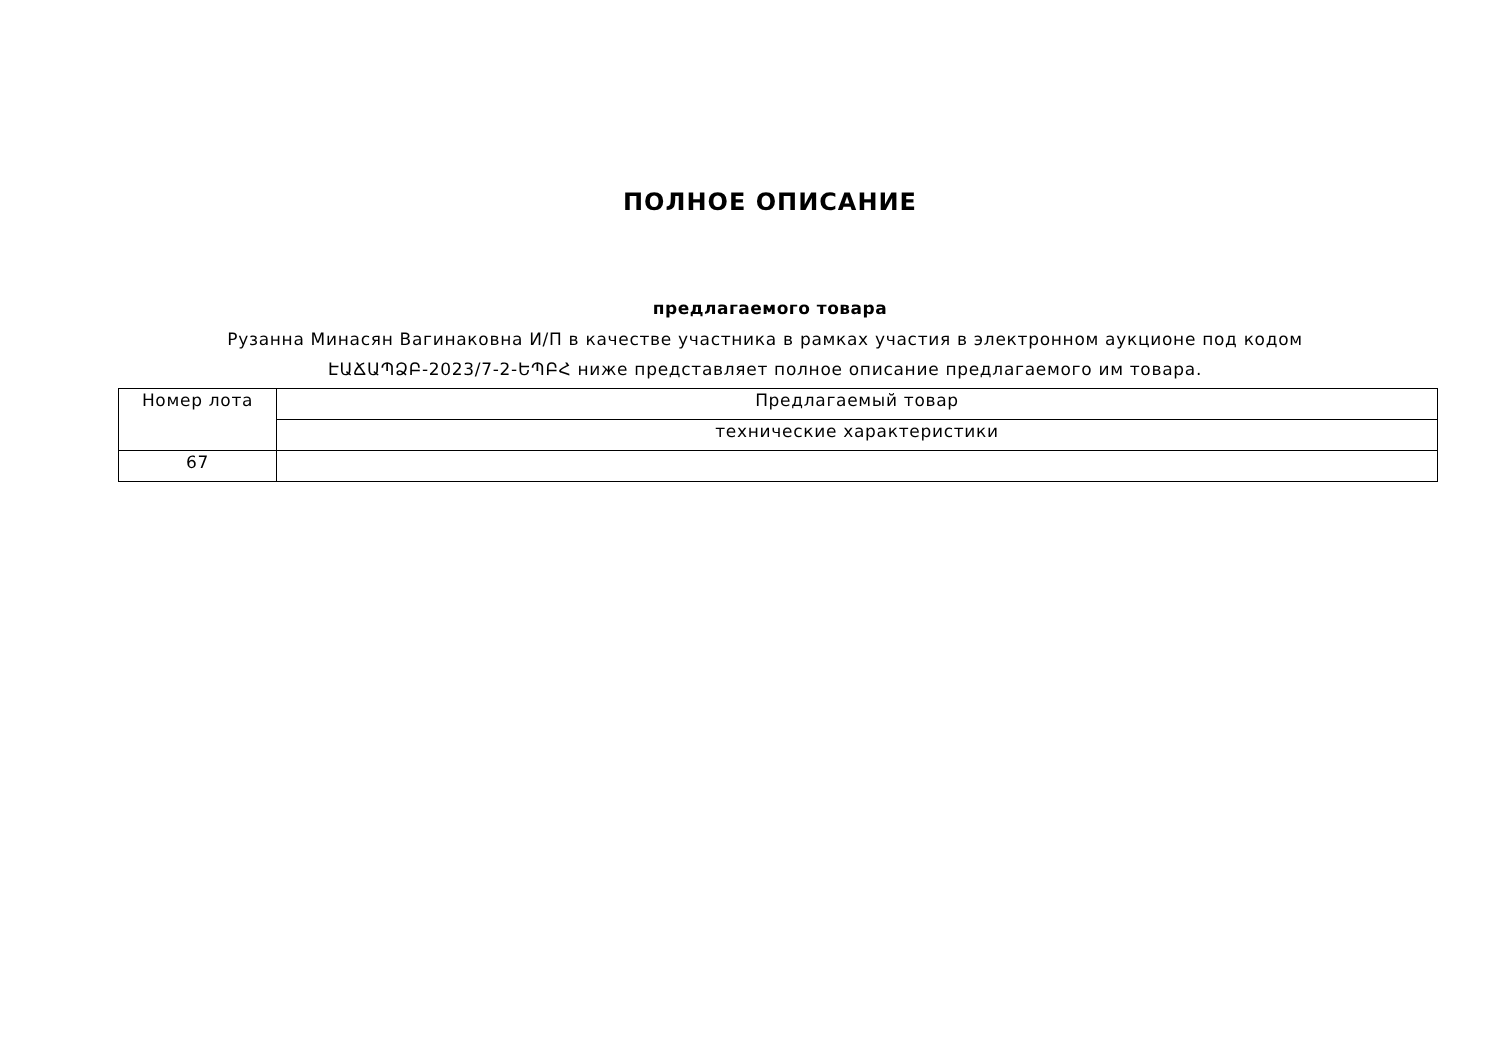ПОЛНОЕ ОПИСАНИЕ
предлагаемого товара
Рузанна Минасян Вагинаковна И/П в качестве участника в рамках участия в электронном аукционе под кодом
ԷԱՃԱՊՁԲ-2023/7-2-ԵՊԲՀ ниже представляет полное описание предлагаемого им товара.
| Номер лота | Предлагаемый товар |
| | технические характеристики |
| 67 | |